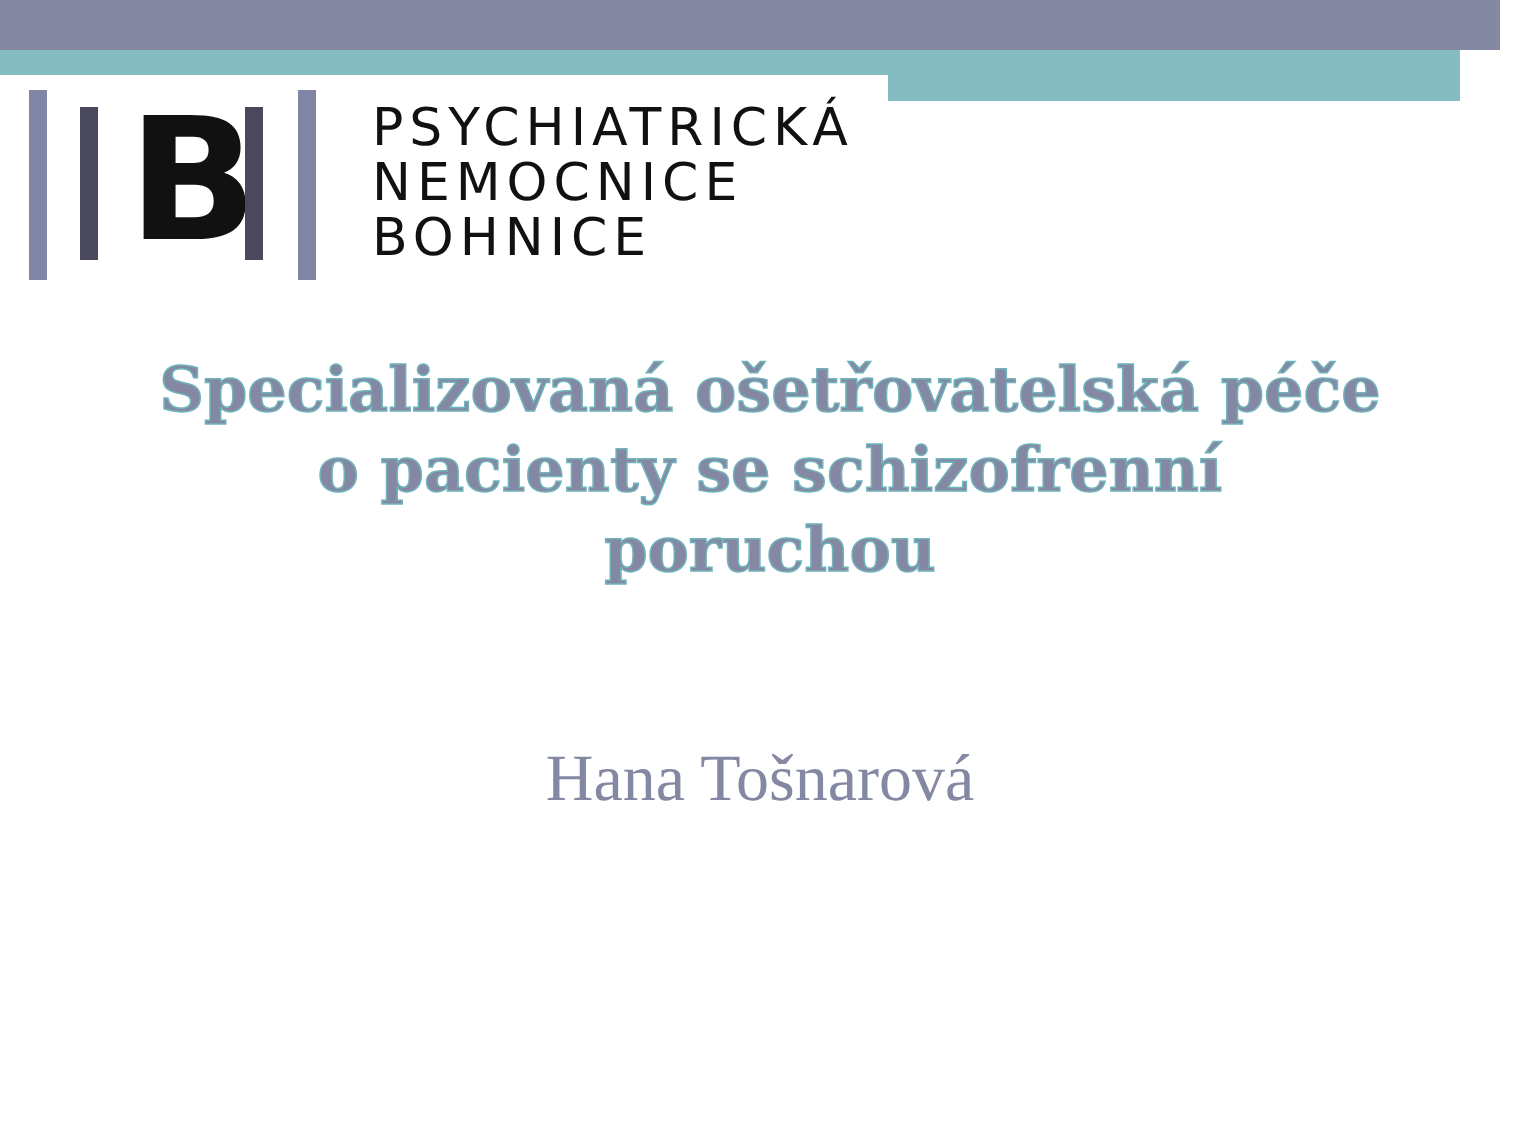B
PSYCHIATRICKÁ
NEMOCNICE
BOHNICE
Specializovaná ošetřovatelská péče
o pacienty se schizofrenní
poruchou
Hana Tošnarová